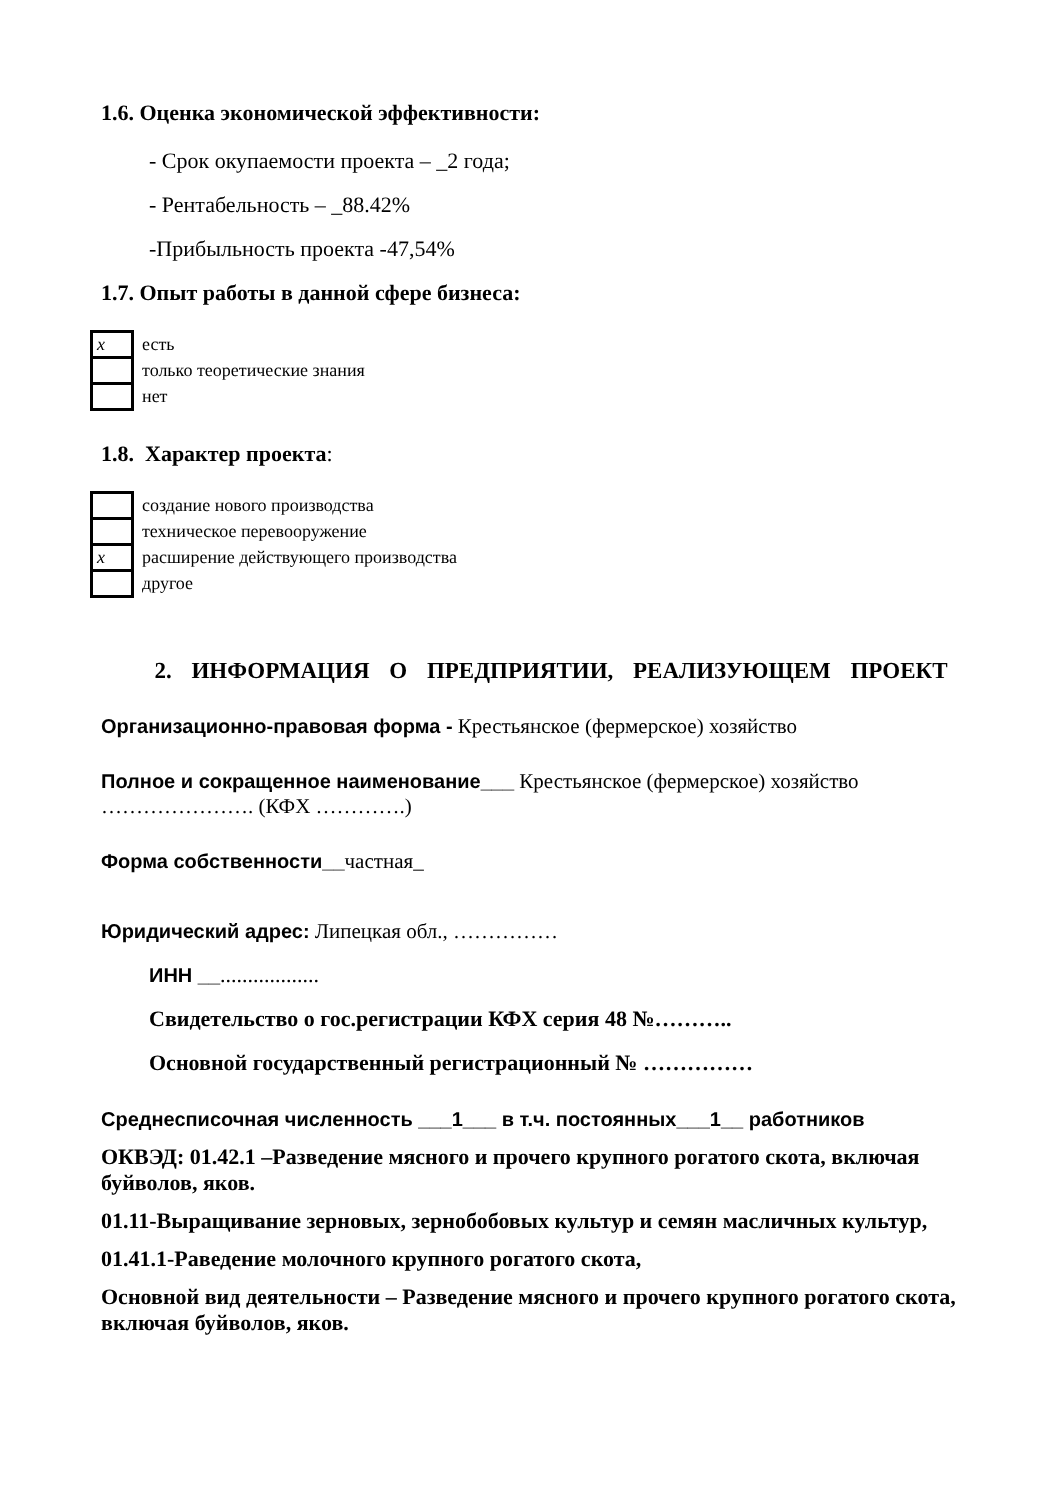1.6. Оценка экономической эффективности:
- Срок окупаемости проекта – _2 года;
- Рентабельность – _88.42%
-Прибыльность проекта -47,54%
1.7. Опыт работы в данной сфере бизнеса:
| x | есть |
| | только теоретические знания |
| | нет |
1.8. Характер проекта:
| | создание нового производства |
| | техническое перевооружение |
| x | расширение действующего производства |
| | другое |
2. ИНФОРМАЦИЯ О ПРЕДПРИЯТИИ, РЕАЛИЗУЮЩЕМ ПРОЕКТ
Организационно-правовая форма - Крестьянское (фермерское) хозяйство
Полное и сокращенное наименование___ Крестьянское (фермерское) хозяйство …………………. (КФХ ………….)
Форма собственности__частная_
Юридический адрес: Липецкая обл., ……………
ИНН __..................
Свидетельство о гос.регистрации КФХ серия 48 №………..
Основной государственный регистрационный № ……………
Среднесписочная численность ___1___ в т.ч. постоянных___1__ работников
ОКВЭД: 01.42.1 –Разведение мясного и прочего крупного рогатого скота, включая буйволов, яков.
01.11-Выращивание зерновых, зернобобовых культур и семян масличных культур,
01.41.1-Раведение молочного крупного рогатого скота,
Основной вид деятельности – Разведение мясного и прочего крупного рогатого скота, включая буйволов, яков.